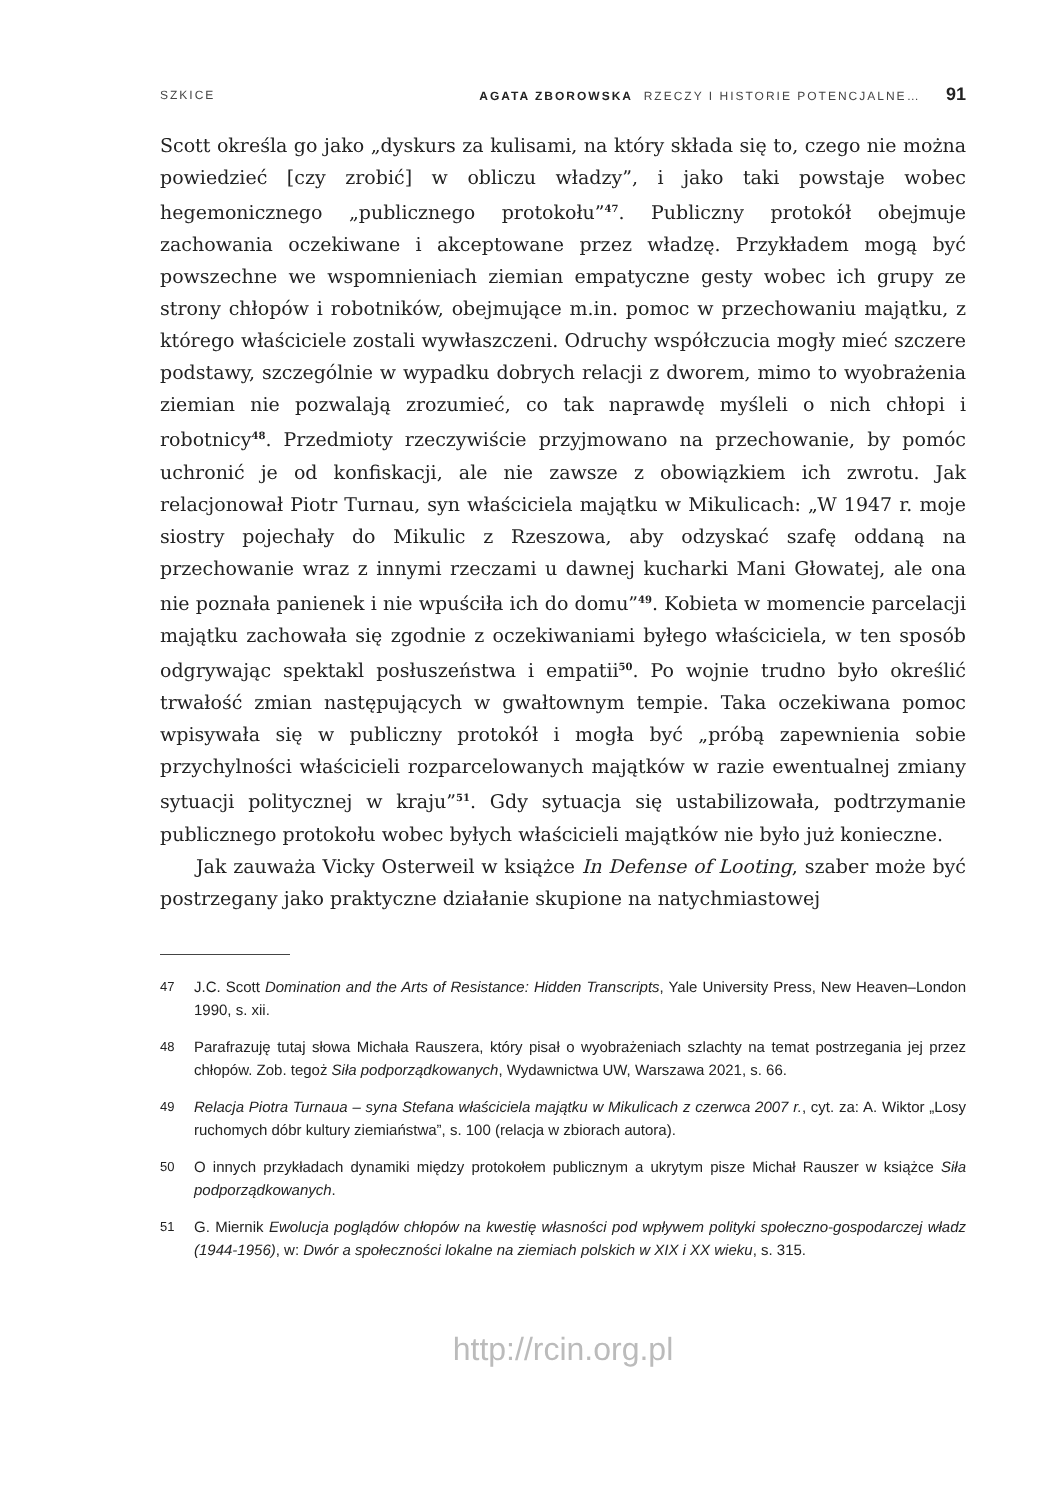SZKICE
AGATA ZBOROWSKA RZECZY I HISTORIE POTENCJALNE… 91
Scott określa go jako „dyskurs za kulisami, na który składa się to, czego nie można powiedzieć [czy zrobić] w obliczu władzy”, i jako taki powstaje wobec hegemonicznego „publicznego protokołu”<sup>47</sup>. Publiczny protokół obejmuje zachowania oczekiwane i akceptowane przez władzę. Przykładem mogą być powszechne we wspomnieniach ziemian empatyczne gesty wobec ich grupy ze strony chłopów i robotników, obejmujące m.in. pomoc w przechowaniu majątku, z którego właściciele zostali wywłaszczeni. Odruchy współczucia mogły mieć szczere podstawy, szczególnie w wypadku dobrych relacji z dworem, mimo to wyobrażenia ziemian nie pozwalają zrozumieć, co tak naprawdę myśleli o nich chłopi i robotnicy<sup>48</sup>. Przedmioty rzeczywiście przyjmowano na przechowanie, by pomóc uchronić je od konfiskacji, ale nie zawsze z obowiązkiem ich zwrotu. Jak relacjonował Piotr Turnau, syn właściciela majątku w Mikulicach: „W 1947 r. moje siostry pojechały do Mikulic z Rzeszowa, aby odzyskać szafę oddaną na przechowanie wraz z innymi rzeczami u dawnej kucharki Mani Głowatej, ale ona nie poznała panienek i nie wpuściła ich do domu”<sup>49</sup>. Kobieta w momencie parcelacji majątku zachowała się zgodnie z oczekiwaniami byłego właściciela, w ten sposób odgrywając spektakl posłuszeństwa i empatii<sup>50</sup>. Po wojnie trudno było określić trwałość zmian następujących w gwałtownym tempie. Taka oczekiwana pomoc wpisywała się w publiczny protokół i mogła być „próbą zapewnienia sobie przychylności właścicieli rozparcelowanych majątków w razie ewentualnej zmiany sytuacji politycznej w kraju”<sup>51</sup>. Gdy sytuacja się ustabilizowała, podtrzymanie publicznego protokołu wobec byłych właścicieli majątków nie było już konieczne.
Jak zauważa Vicky Osterweil w książce In Defense of Looting, szaber może być postrzegany jako praktyczne działanie skupione na natychmiastowej
47
J.C. Scott Domination and the Arts of Resistance: Hidden Transcripts, Yale University Press, New Heaven–London 1990, s. xii.
48
Parafrazuję tutaj słowa Michała Rauszera, który pisał o wyobrażeniach szlachty na temat postrzegania jej przez chłopów. Zob. tegoż Siła podporządkowanych, Wydawnictwa UW, Warszawa 2021, s. 66.
49
Relacja Piotra Turnaua – syna Stefana właściciela majątku w Mikulicach z czerwca 2007 r., cyt. za: A. Wiktor „Losy ruchomych dóbr kultury ziemiaństwa”, s. 100 (relacja w zbiorach autora).
50
O innych przykładach dynamiki między protokołem publicznym a ukrytym pisze Michał Rauszer w książce Siła podporządkowanych.
51
G. Miernik Ewolucja poglądów chłopów na kwestię własności pod wpływem polityki społeczno-gospodarczej władz (1944-1956), w: Dwór a społeczności lokalne na ziemiach polskich w XIX i XX wieku, s. 315.
http://rcin.org.pl